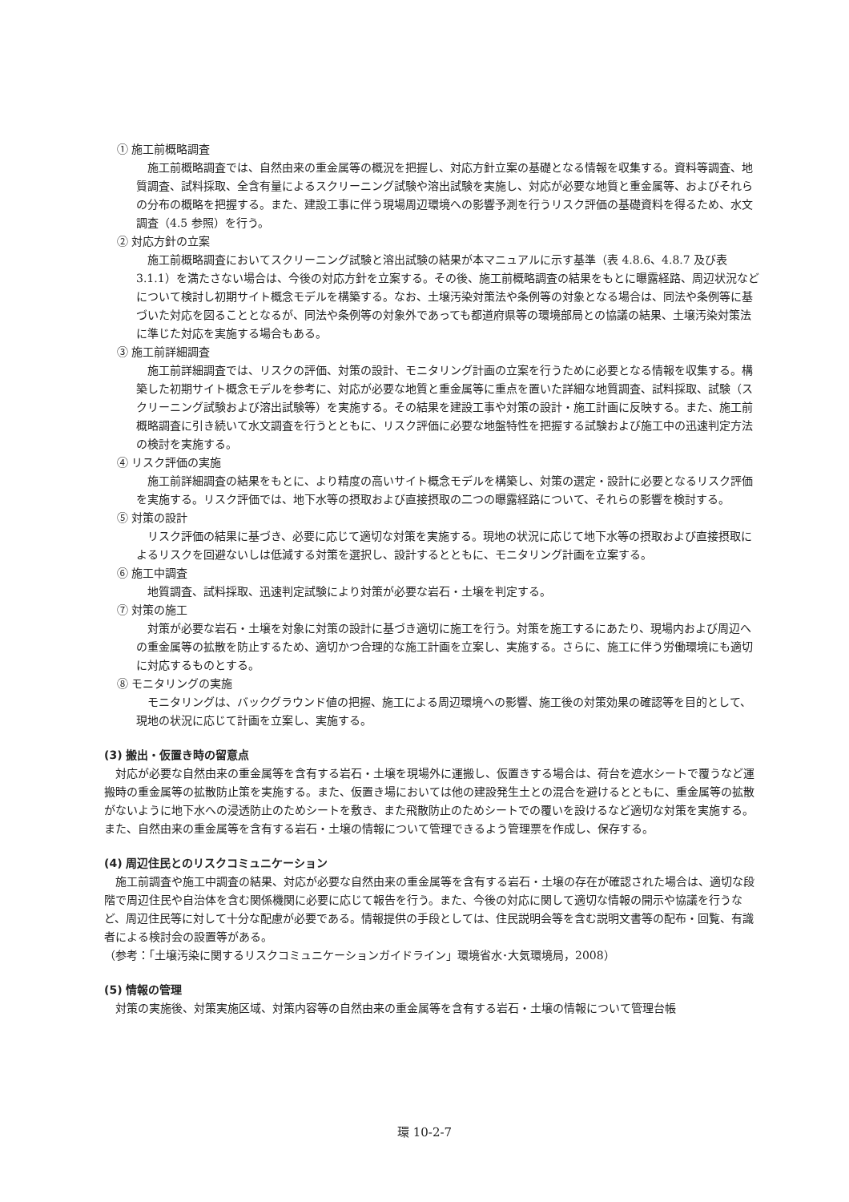① 施工前概略調査
施工前概略調査では、自然由来の重金属等の概況を把握し、対応方針立案の基礎となる情報を収集する。資料等調査、地質調査、試料採取、全含有量によるスクリーニング試験や溶出試験を実施し、対応が必要な地質と重金属等、およびそれらの分布の概略を把握する。また、建設工事に伴う現場周辺環境への影響予測を行うリスク評価の基礎資料を得るため、水文調査（4.5 参照）を行う。
② 対応方針の立案
施工前概略調査においてスクリーニング試験と溶出試験の結果が本マニュアルに示す基準（表 4.8.6、4.8.7 及び表 3.1.1）を満たさない場合は、今後の対応方針を立案する。その後、施工前概略調査の結果をもとに曝露経路、周辺状況などについて検討し初期サイト概念モデルを構築する。なお、土壌汚染対策法や条例等の対象となる場合は、同法や条例等に基づいた対応を図ることとなるが、同法や条例等の対象外であっても都道府県等の環境部局との協議の結果、土壌汚染対策法に準じた対応を実施する場合もある。
③ 施工前詳細調査
施工前詳細調査では、リスクの評価、対策の設計、モニタリング計画の立案を行うために必要となる情報を収集する。構築した初期サイト概念モデルを参考に、対応が必要な地質と重金属等に重点を置いた詳細な地質調査、試料採取、試験（スクリーニング試験および溶出試験等）を実施する。その結果を建設工事や対策の設計・施工計画に反映する。また、施工前概略調査に引き続いて水文調査を行うとともに、リスク評価に必要な地盤特性を把握する試験および施工中の迅速判定方法の検討を実施する。
④ リスク評価の実施
施工前詳細調査の結果をもとに、より精度の高いサイト概念モデルを構築し、対策の選定・設計に必要となるリスク評価を実施する。リスク評価では、地下水等の摂取および直接摂取の二つの曝露経路について、それらの影響を検討する。
⑤ 対策の設計
リスク評価の結果に基づき、必要に応じて適切な対策を実施する。現地の状況に応じて地下水等の摂取および直接摂取によるリスクを回避ないしは低減する対策を選択し、設計するとともに、モニタリング計画を立案する。
⑥ 施工中調査
地質調査、試料採取、迅速判定試験により対策が必要な岩石・土壌を判定する。
⑦ 対策の施工
対策が必要な岩石・土壌を対象に対策の設計に基づき適切に施工を行う。対策を施工するにあたり、現場内および周辺への重金属等の拡散を防止するため、適切かつ合理的な施工計画を立案し、実施する。さらに、施工に伴う労働環境にも適切に対応するものとする。
⑧ モニタリングの実施
モニタリングは、バックグラウンド値の把握、施工による周辺環境への影響、施工後の対策効果の確認等を目的として、現地の状況に応じて計画を立案し、実施する。
(3) 搬出・仮置き時の留意点
対応が必要な自然由来の重金属等を含有する岩石・土壌を現場外に運搬し、仮置きする場合は、荷台を遮水シートで覆うなど運搬時の重金属等の拡散防止策を実施する。また、仮置き場においては他の建設発生土との混合を避けるとともに、重金属等の拡散がないように地下水への浸透防止のためシートを敷き、また飛散防止のためシートでの覆いを設けるなど適切な対策を実施する。また、自然由来の重金属等を含有する岩石・土壌の情報について管理できるよう管理票を作成し、保存する。
(4) 周辺住民とのリスクコミュニケーション
施工前調査や施工中調査の結果、対応が必要な自然由来の重金属等を含有する岩石・土壌の存在が確認された場合は、適切な段階で周辺住民や自治体を含む関係機関に必要に応じて報告を行う。また、今後の対応に関して適切な情報の開示や協議を行うなど、周辺住民等に対して十分な配慮が必要である。情報提供の手段としては、住民説明会等を含む説明文書等の配布・回覧、有識者による検討会の設置等がある。
（参考：「土壌汚染に関するリスクコミュニケーションガイドライン」環境省水･大気環境局，2008）
(5) 情報の管理
対策の実施後、対策実施区域、対策内容等の自然由来の重金属等を含有する岩石・土壌の情報について管理台帳
環 10-2-7